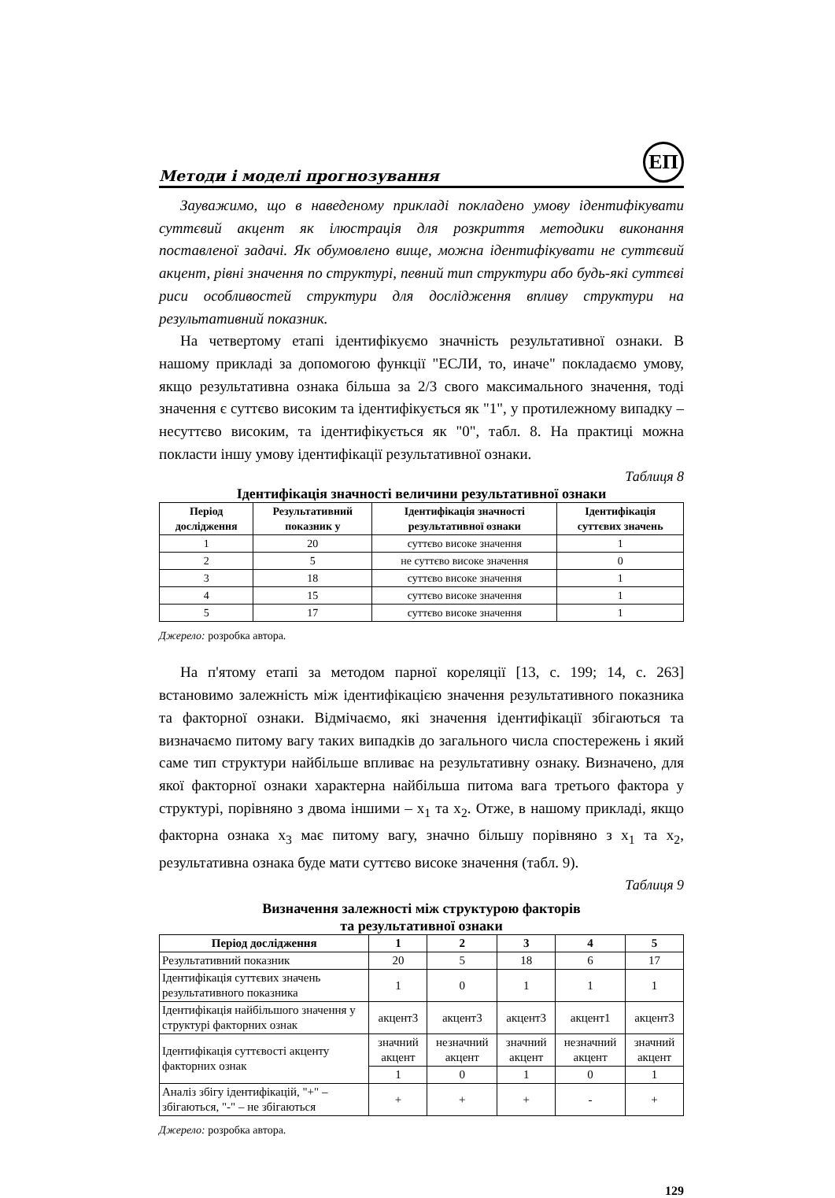Методи і моделі прогнозування ЕП
Зауважимо, що в наведеному прикладі покладено умову ідентифікувати суттєвий акцент як ілюстрація для розкриття методики виконання поставленої задачі. Як обумовлено вище, можна ідентифікувати не суттєвий акцент, рівні значення по структурі, певний тип структури або будь-які суттєві риси особливостей структури для дослідження впливу структури на результативний показник.
На четвертому етапі ідентифікуємо значність результативної ознаки. В нашому прикладі за допомогою функції "ЕСЛИ, то, иначе" покладаємо умову, якщо результативна ознака більша за 2/3 свого максимального значення, тоді значення є суттєво високим та ідентифікується як "1", у протилежному випадку – несуттєво високим, та ідентифікується як "0", табл. 8. На практиці можна покласти іншу умову ідентифікації результативної ознаки.
Таблиця 8
Ідентифікація значності величини результативної ознаки
| Період дослідження | Результативний показник y | Ідентифікація значності результативної ознаки | Ідентифікація суттєвих значень |
| --- | --- | --- | --- |
| 1 | 20 | суттєво високе значення | 1 |
| 2 | 5 | не суттєво високе значення | 0 |
| 3 | 18 | суттєво високе значення | 1 |
| 4 | 15 | суттєво високе значення | 1 |
| 5 | 17 | суттєво високе значення | 1 |
Джерело: розробка автора.
На п'ятому етапі за методом парної кореляції [13, с. 199; 14, с. 263] встановимо залежність між ідентифікацією значення результативного показника та факторної ознаки. Відмічаємо, які значення ідентифікації збігаються та визначаємо питому вагу таких випадків до загального числа спостережень і який саме тип структури найбільше впливає на результативну ознаку. Визначено, для якої факторної ознаки характерна найбільша питома вага третього фактора у структурі, порівняно з двома іншими – x<sub>1</sub> та x<sub>2</sub>. Отже, в нашому прикладі, якщо факторна ознака x<sub>3</sub> має питому вагу, значно більшу порівняно з x<sub>1</sub> та x<sub>2</sub>, результативна ознака буде мати суттєво високе значення (табл. 9).
Таблиця 9
Визначення залежності між структурою факторів
та результативної ознаки
| Період дослідження | 1 | 2 | 3 | 4 | 5 |
| --- | --- | --- | --- | --- | --- |
| Результативний показник | 20 | 5 | 18 | 6 | 17 |
| Ідентифікація суттєвих значень результативного показника | 1 | 0 | 1 | 1 | 1 |
| Ідентифікація найбільшого значення у структурі факторних ознак | акцент3 | акцент3 | акцент3 | акцент1 | акцент3 |
| Ідентифікація суттєвості акценту факторних ознак | значний акцент | незначний акцент | значний акцент | незначний акцент | значний акцент |
| | 1 | 0 | 1 | 0 | 1 |
| Аналіз збігу ідентифікацій, "+" – збігаються, "-" – не збігаються | + | + | + | - | + |
Джерело: розробка автора.
129